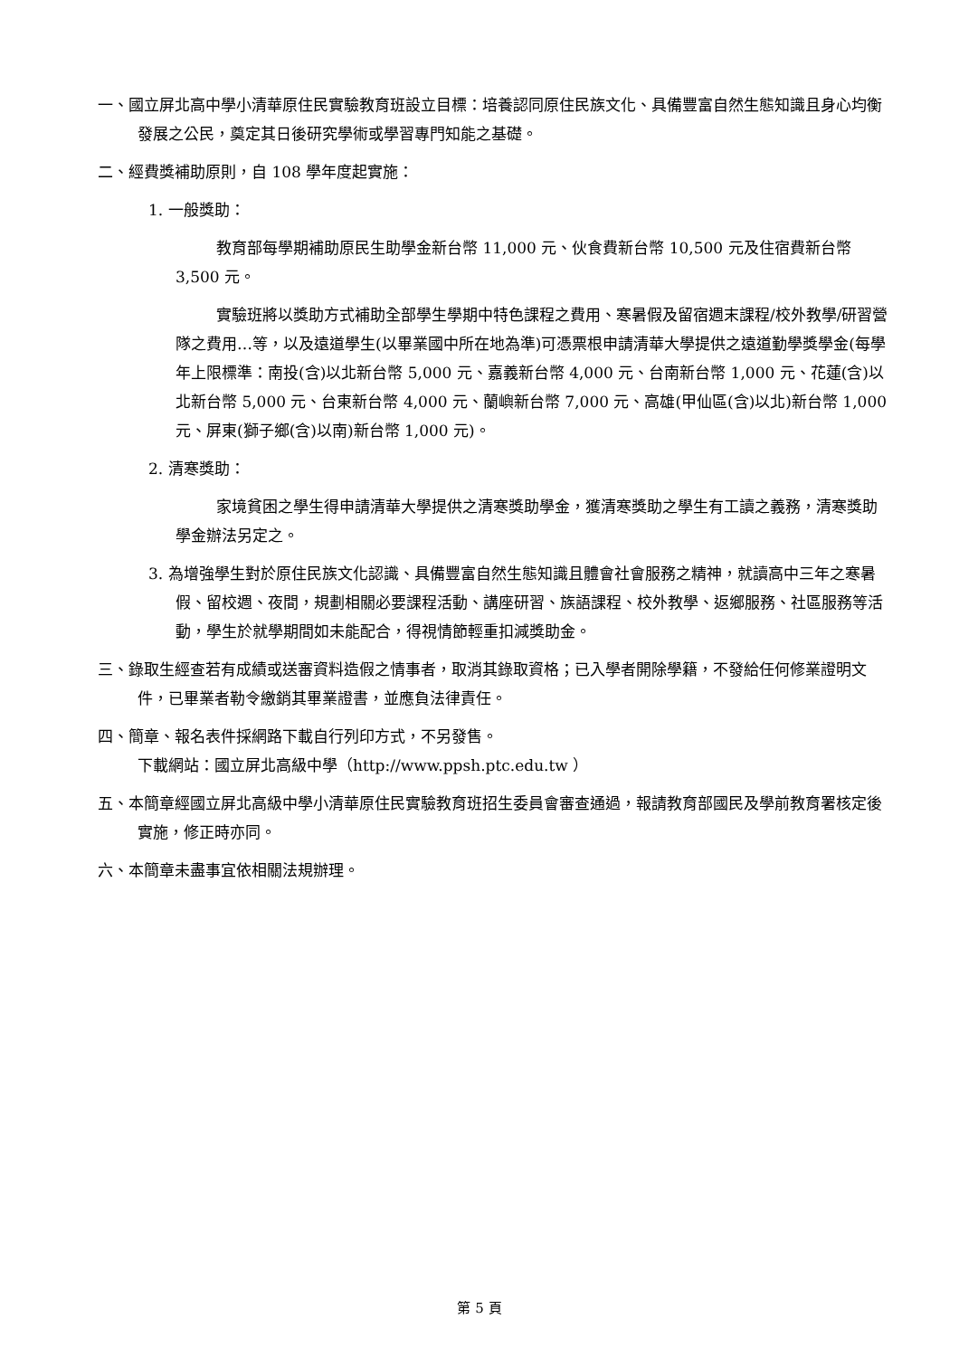一、國立屏北高中學小清華原住民實驗教育班設立目標：培養認同原住民族文化、具備豐富自然生態知識且身心均衡發展之公民，奠定其日後研究學術或學習專門知能之基礎。
二、經費獎補助原則，自 108 學年度起實施：
1. 一般獎助：
教育部每學期補助原民生助學金新台幣 11,000 元、伙食費新台幣 10,500 元及住宿費新台幣 3,500 元。
實驗班將以獎助方式補助全部學生學期中特色課程之費用、寒暑假及留宿週末課程/校外教學/研習營隊之費用…等，以及遠道學生(以畢業國中所在地為準)可憑票根申請清華大學提供之遠道勤學獎學金(每學年上限標準：南投(含)以北新台幣 5,000 元、嘉義新台幣 4,000 元、台南新台幣 1,000 元、花蓮(含)以北新台幣 5,000 元、台東新台幣 4,000 元、蘭嶼新台幣 7,000 元、高雄(甲仙區(含)以北)新台幣 1,000 元、屏東(獅子鄉(含)以南)新台幣 1,000 元)。
2. 清寒獎助：
家境貧困之學生得申請清華大學提供之清寒獎助學金，獲清寒獎助之學生有工讀之義務，清寒獎助學金辦法另定之。
3. 為增強學生對於原住民族文化認識、具備豐富自然生態知識且體會社會服務之精神，就讀高中三年之寒暑假、留校週、夜間，規劃相關必要課程活動、講座研習、族語課程、校外教學、返鄉服務、社區服務等活動，學生於就學期間如未能配合，得視情節輕重扣減獎助金。
三、錄取生經查若有成績或送審資料造假之情事者，取消其錄取資格；已入學者開除學籍，不發給任何修業證明文件，已畢業者勒令繳銷其畢業證書，並應負法律責任。
四、簡章、報名表件採網路下載自行列印方式，不另發售。
下載網站：國立屏北高級中學（http://www.ppsh.ptc.edu.tw ）
五、本簡章經國立屏北高級中學小清華原住民實驗教育班招生委員會審查通過，報請教育部國民及學前教育署核定後實施，修正時亦同。
六、本簡章未盡事宜依相關法規辦理。
第 5 頁